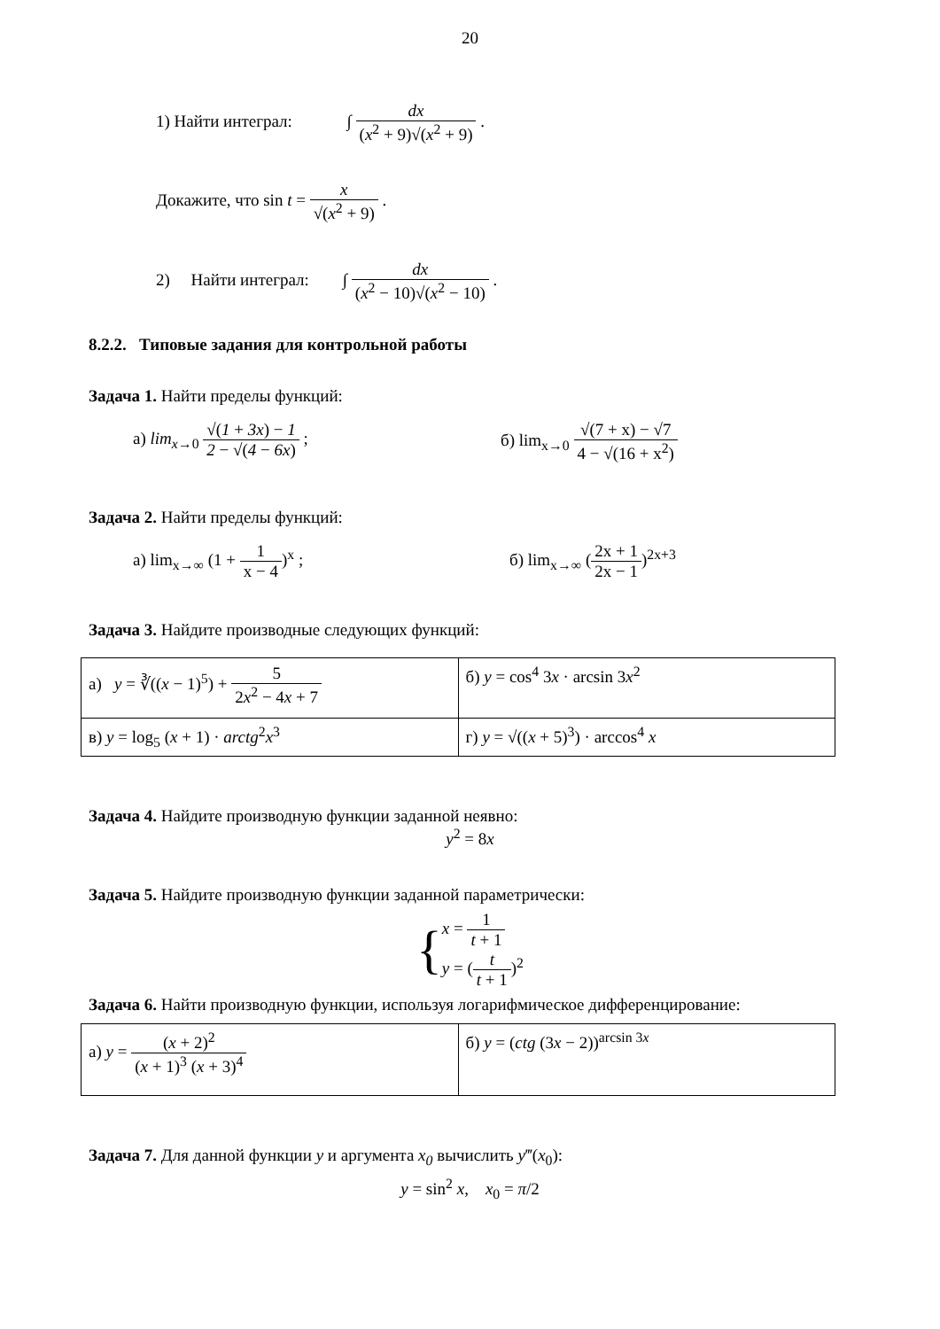20
1) Найти интеграл: ∫ dx (x<sup>2</sup> + 9)√(x<sup>2</sup> + 9) .
Докажите, что sin t = x √(x<sup>2</sup> + 9) .
2) Найти интеграл: ∫ dx (x<sup>2</sup> − 10)√(x<sup>2</sup> − 10) .
8.2.2. Типовые задания для контрольной работы
Задача 1. Найти пределы функций:
а) lim<sub>x→0</sub> √(1 + 3x) − 1 2 − √(4 − 6x) ;
б) lim<sub>x→0</sub> √(7 + x) − √7 4 − √(16 + x<sup>2</sup>)
Задача 2. Найти пределы функций:
а) lim<sub>x→∞</sub> (1 + 1 x − 4)<sup>x</sup> ; б) lim<sub>x→∞</sub> (2x + 1 2x − 1)<sup>2x+3</sup>
Задача 3. Найдите производные следующих функций:
| а) y = ∛(( x − 1)<sup>5</sup>) + 5 2 x<sup>2</sup> − 4 x + 7 | б) y = cos<sup>4</sup> 3 x · arcsin 3 x<sup>2</sup> |
| в) y = log<sub>5</sub> ( x + 1) · arctg<sup>2</sup> x<sup>3</sup> | г) y = √(( x + 5)<sup>3</sup>) · arccos<sup>4</sup> x |
Задача 4. Найдите производную функции заданной неявно:
y<sup>2</sup> = 8x
Задача 5. Найдите производную функции заданной параметрически:
{x = 1 t + 1
y = (t t + 1)<sup>2</sup>
Задача 6. Найти производную функции, используя логарифмическое дифференцирование:
| а) y = ( x + 2)<sup>2</sup> ( x + 1)<sup>3</sup> ( x + 3)<sup>4</sup> | б) y = ( ctg (3 x − 2))<sup>arcsin 3x</sup> |
Задача 7. Для данной функции y и аргумента x<sub>0</sub> вычислить y‴(x<sub>0</sub>):
y = sin<sup>2</sup> x, x<sub>0</sub> = π/2